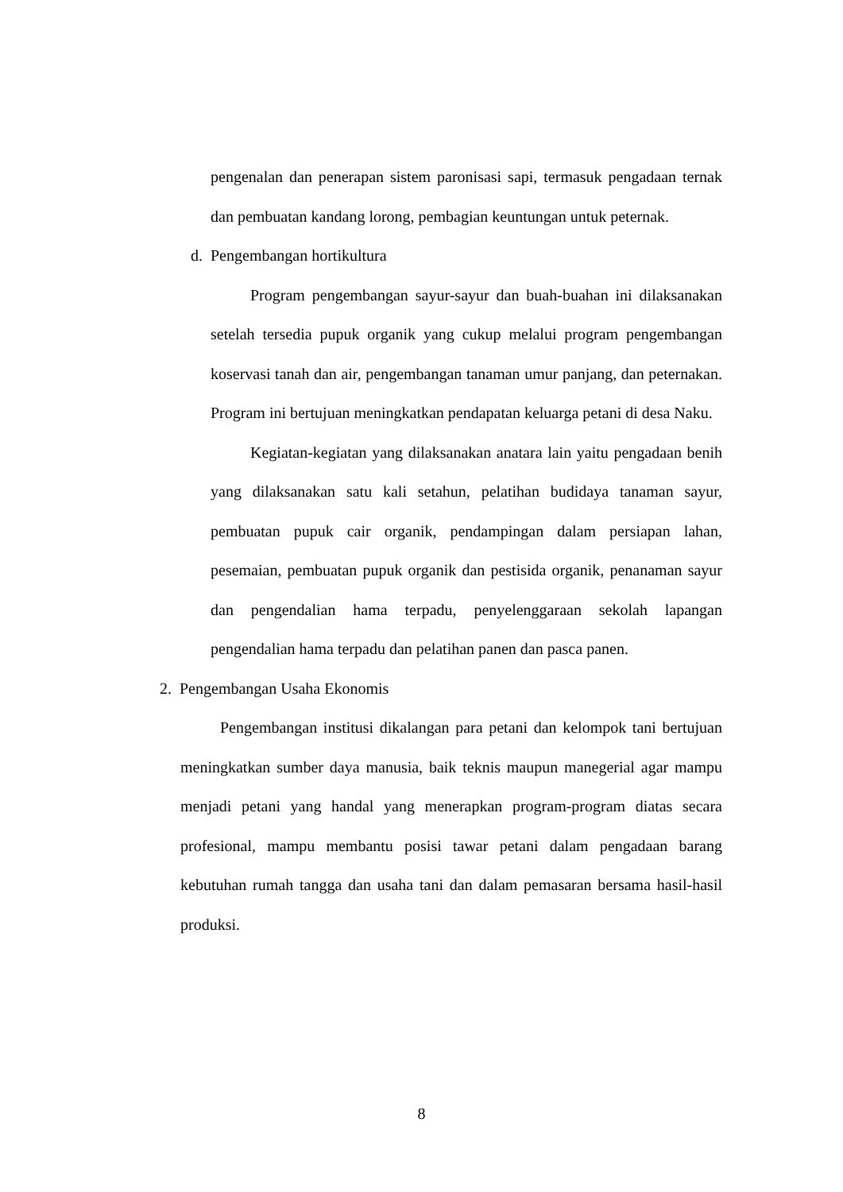pengenalan dan penerapan sistem paronisasi sapi, termasuk pengadaan ternak dan pembuatan kandang lorong, pembagian keuntungan untuk peternak.
d. Pengembangan hortikultura
Program pengembangan sayur-sayur dan buah-buahan ini dilaksanakan setelah tersedia pupuk organik yang cukup melalui program pengembangan koservasi tanah dan air, pengembangan tanaman umur panjang, dan peternakan. Program ini bertujuan meningkatkan pendapatan keluarga petani di desa Naku.
Kegiatan-kegiatan yang dilaksanakan anatara lain yaitu pengadaan benih yang dilaksanakan satu kali setahun, pelatihan budidaya tanaman sayur, pembuatan pupuk cair organik, pendampingan dalam persiapan lahan, pesemaian, pembuatan pupuk organik dan pestisida organik, penanaman sayur dan pengendalian hama terpadu, penyelenggaraan sekolah lapangan pengendalian hama terpadu dan pelatihan panen dan pasca panen.
2. Pengembangan Usaha Ekonomis
Pengembangan institusi dikalangan para petani dan kelompok tani bertujuan meningkatkan sumber daya manusia, baik teknis maupun manegerial agar mampu menjadi petani yang handal yang menerapkan program-program diatas secara profesional, mampu membantu posisi tawar petani dalam pengadaan barang kebutuhan rumah tangga dan usaha tani dan dalam pemasaran bersama hasil-hasil produksi.
8